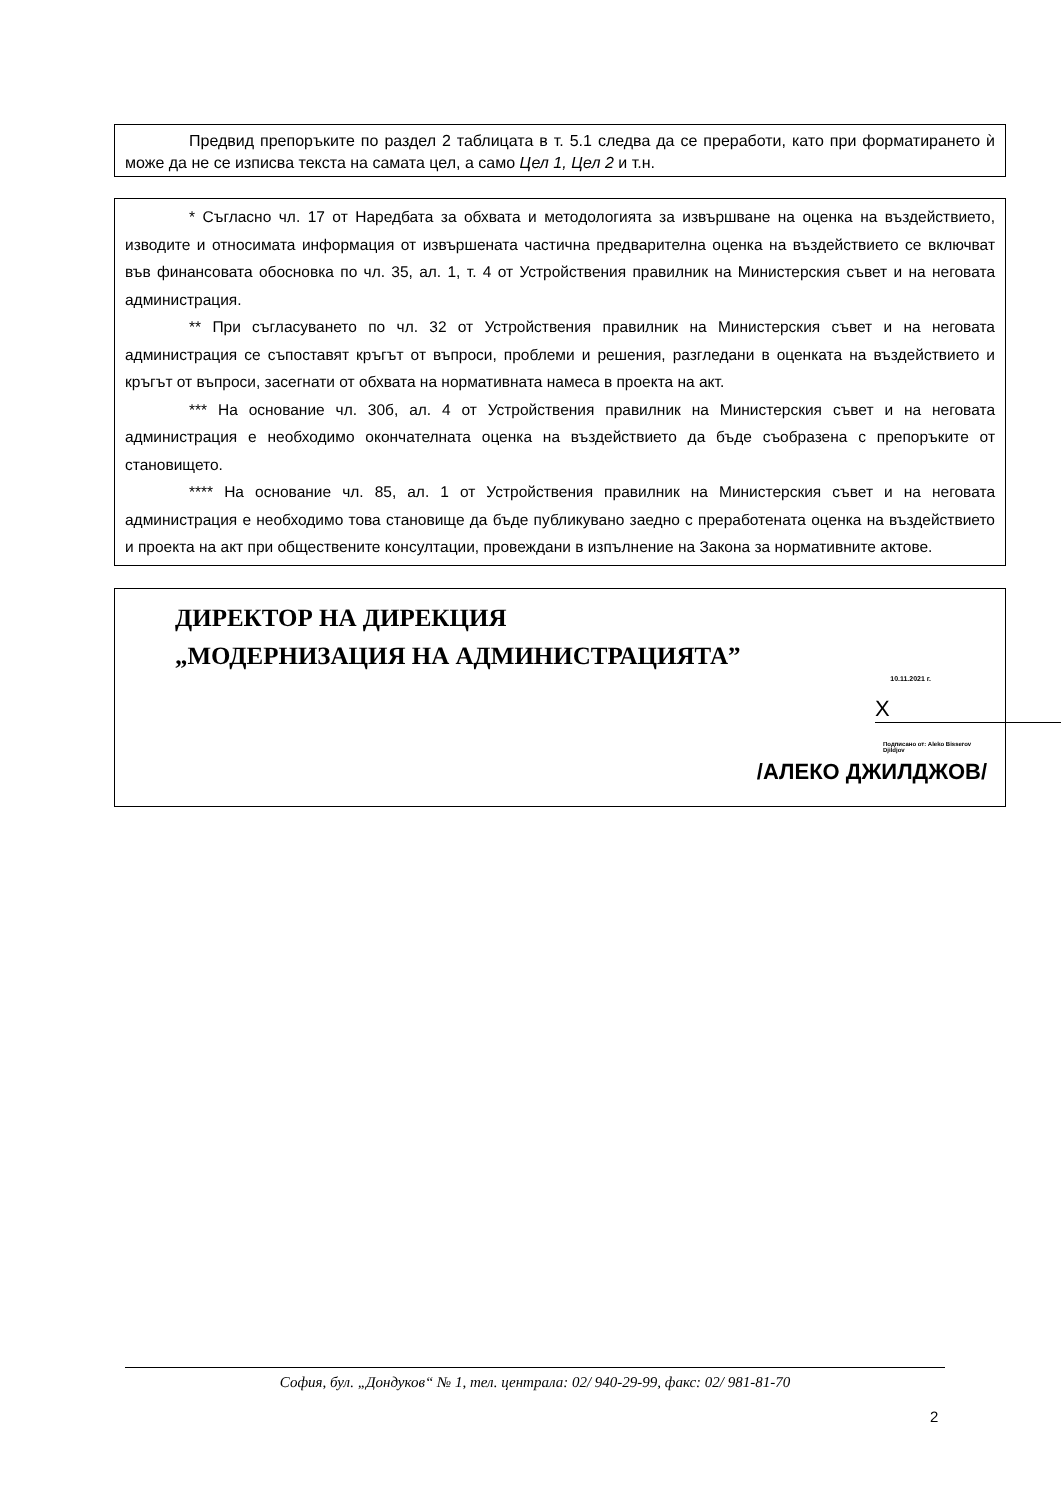Предвид препоръките по раздел 2 таблицата в т. 5.1 следва да се преработи, като при форматирането ѝ може да не се изписва текста на самата цел, а само Цел 1, Цел 2 и т.н.
* Съгласно чл. 17 от Наредбата за обхвата и методологията за извършване на оценка на въздействието, изводите и относимата информация от извършената частична предварителна оценка на въздействието се включват във финансовата обосновка по чл. 35, ал. 1, т. 4 от Устройствения правилник на Министерския съвет и на неговата администрация.
** При съгласуването по чл. 32 от Устройствения правилник на Министерския съвет и на неговата администрация се съпоставят кръгът от въпроси, проблеми и решения, разгледани в оценката на въздействието и кръгът от въпроси, засегнати от обхвата на нормативната намеса в проекта на акт.
*** На основание чл. 30б, ал. 4 от Устройствения правилник на Министерския съвет и на неговата администрация е необходимо окончателната оценка на въздействието да бъде съобразена с препоръките от становището.
**** На основание чл. 85, ал. 1 от Устройствения правилник на Министерския съвет и на неговата администрация е необходимо това становище да бъде публикувано заедно с преработената оценка на въздействието и проекта на акт при обществените консултации, провеждани в изпълнение на Закона за нормативните актове.
ДИРЕКТОР НА ДИРЕКЦИЯ
„МОДЕРНИЗАЦИЯ НА АДМИНИСТРАЦИЯТА”
10.11.2021 г.
X
Подписано от: Aleko Bisserov Djildjov
/АЛЕКО ДЖИЛДЖОВ/
София, бул. „Дондуков“ № 1, тел. централа: 02/ 940-29-99, факс: 02/ 981-81-70
2